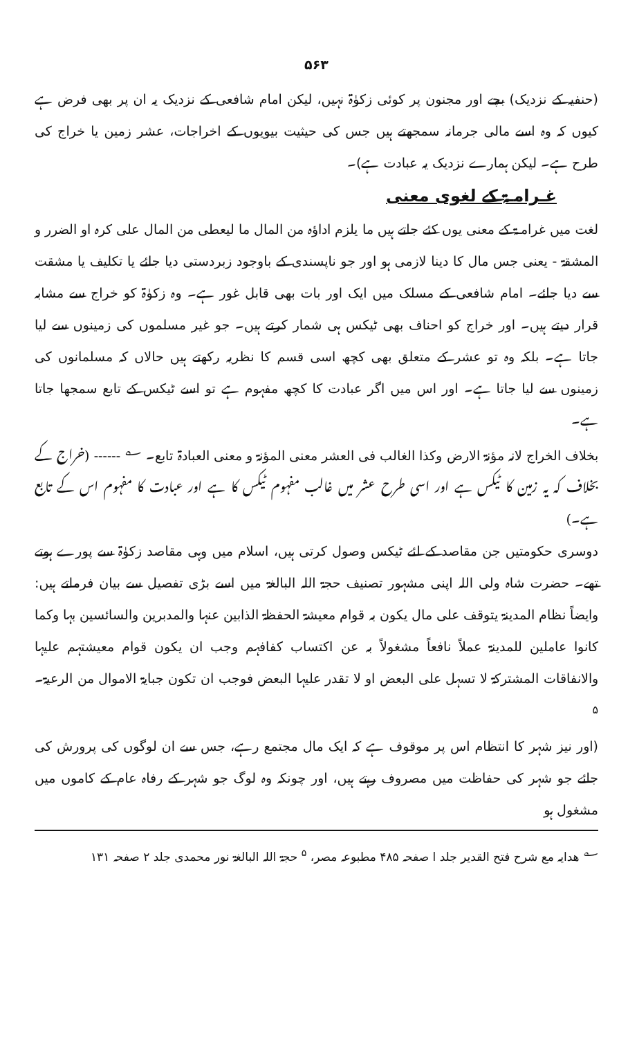۵۶۳
(حنفیہ کے نزدیک) بچے اور مجنون پر کوئی زکوٰۃ نہیں، لیکن امام شافعی کے نزدیک یہ ان پر بھی فرض ہے کیوں کہ وہ اسے مالی جرمانہ سمجھتے ہیں جس کی حیثیت بیویوں کے اخراجات، عشر زمین یا خراج کی طرح ہے۔ لیکن ہمارے نزدیک یہ عبادت ہے)۔
غـرامـۃ کے لغوی معنی
لغت میں غرامـۃ کے معنی یوں کئے جاتے ہیں ما یلزم اداؤہ من المال ما لیعطی من المال علی کرہ او الضرر و المشقۃ - یعنی جس مال کا دینا لازمی ہو اور جو ناپسندی کے باوجود زبردستی دیا جائے یا تکلیف یا مشقت سے دیا جائے۔ امام شافعی کے مسلک میں ایک اور بات بھی قابل غور ہے۔ وہ زکوٰۃ کو خراج سے مشابہ قرار دیتے ہیں۔ اور خراج کو احناف بھی ٹیکس ہی شمار کرتے ہیں۔ جو غیر مسلموں کی زمینوں سے لیا جاتا ہے۔ بلکہ وہ تو عشر کے متعلق بھی کچھ اسی قسم کا نظریہ رکھتے ہیں حالاں کہ مسلمانوں کی زمینوں سے لیا جاتا ہے۔ اور اس میں اگر عبادت کا کچھ مفہوم ہے تو اسے ٹیکس کے تابع سمجھا جاتا ہے۔
بخلاف الخراج لانہ مؤنۃ الارض وکذا الغالب فی العشر معنی المؤنۃ و معنی العبادۃ تابع۔ <sup>؎</sup> ------ (خراج کے بخلاف کہ یہ زمین کا ٹیکس ہے اور اسی طرح عشر میں غالب مفہوم ٹیکس کا ہے اور عبادت کا مفہوم اس کے تابع ہے۔)
دوسری حکومتیں جن مقاصد کے لئے ٹیکس وصول کرتی ہیں، اسلام میں وہی مقاصد زکوٰۃ سے پورے ہوتے تھے۔ حضرت شاہ ولی اللہ اپنی مشہور تصنیف حجۃ اللہ البالغۃ میں اسے بڑی تفصیل سے بیان فرماتے ہیں: وایضاً نظام المدینۃ یتوقف علی مال یکون بہ قوام معیشۃ الحفظۃ الذابین عنہا والمدبرین والسائسین بہا وکما کانوا عاملین للمدینۃ عملاً نافعاً مشغولاً بہ عن اکتساب کفافہم وجب ان یکون قوام معیشتہم علیہا والانفاقات المشترکۃ لا تسہل علی البعض او لا تقدر علیہا البعض فوجب ان تکون جبایۃ الاموال من الرعیۃ۔ <sup>۵</sup>
(اور نیز شہر کا انتظام اس پر موقوف ہے کہ ایک مال مجتمع رہے، جس سے ان لوگوں کی پرورش کی جائے جو شہر کی حفاظت میں مصروف رہتے ہیں، اور چونکہ وہ لوگ جو شہر کے رفاہ عام کے کاموں میں مشغول ہو
<sup>؎</sup> ھدایہ مع شرح فتح القدیر جلد ا صفحہ ۴۸۵ مطبوعہ مصر، <sup>۵</sup> حجۃ اللہ البالغۃ نور محمدی جلد ۲ صفحہ ۱۳۱